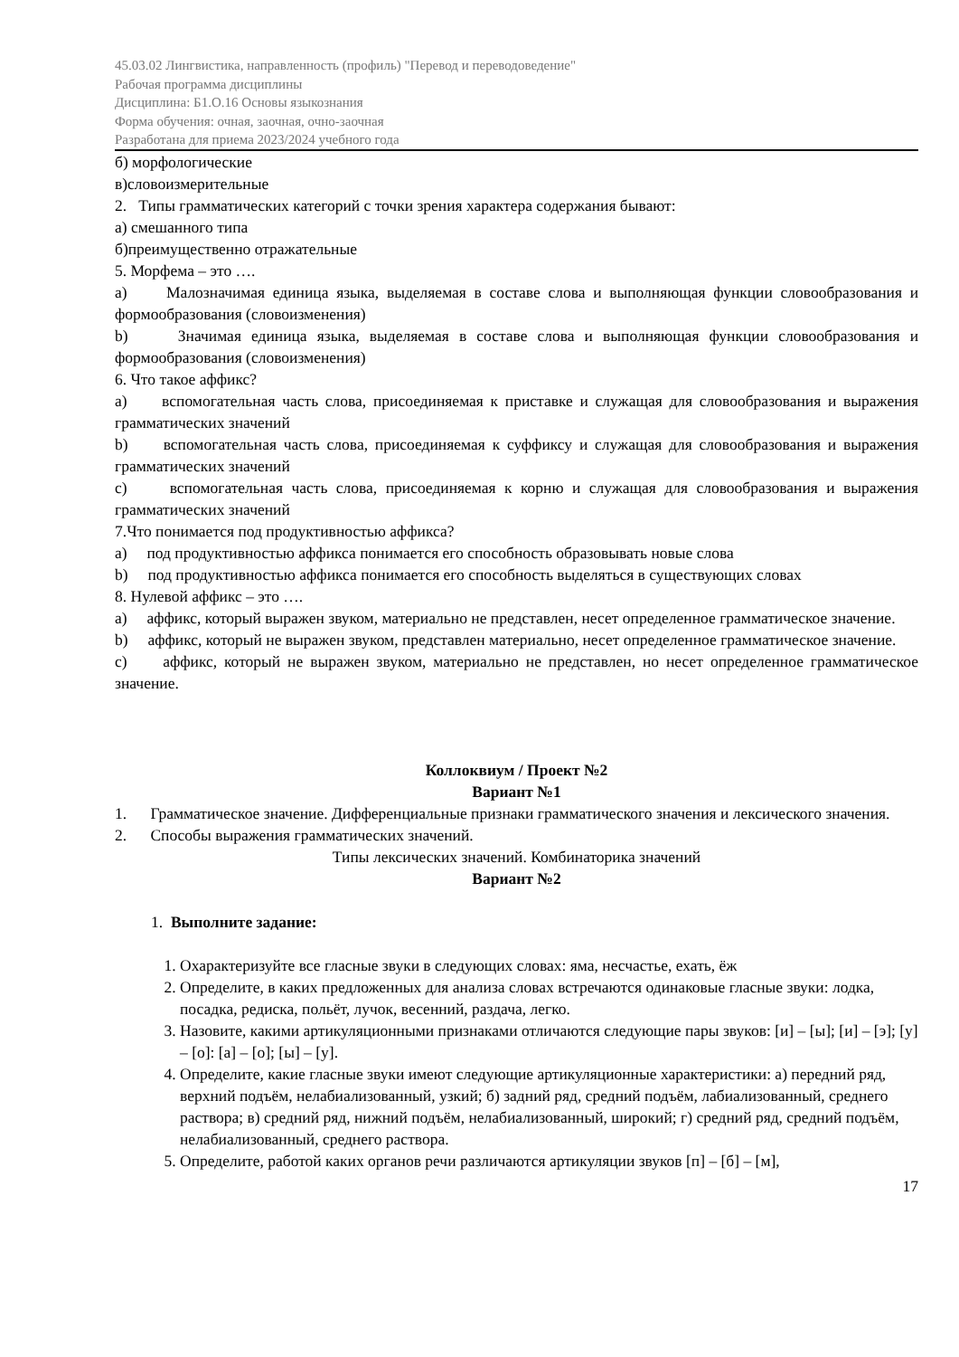45.03.02 Лингвистика, направленность (профиль) "Перевод и переводоведение"
Рабочая программа дисциплины
Дисциплина: Б1.О.16 Основы языкознания
Форма обучения: очная, заочная, очно-заочная
Разработана для приема 2023/2024 учебного года
б) морфологические
в)словоизмерительные
2. Типы грамматических категорий с точки зрения характера содержания бывают:
а) смешанного типа
б)преимущественно отражательные
5. Морфема – это ….
a) Малозначимая единица языка, выделяемая в составе слова и выполняющая функции словообразования и формообразования (словоизменения)
b) Значимая единица языка, выделяемая в составе слова и выполняющая функции словообразования и формообразования (словоизменения)
6. Что такое аффикс?
a) вспомогательная часть слова, присоединяемая к приставке и служащая для словообразования и выражения грамматических значений
b) вспомогательная часть слова, присоединяемая к суффиксу и служащая для словообразования и выражения грамматических значений
c) вспомогательная часть слова, присоединяемая к корню и служащая для словообразования и выражения грамматических значений
7.Что понимается под продуктивностью аффикса?
a) под продуктивностью аффикса понимается его способность образовывать новые слова
b) под продуктивностью аффикса понимается его способность выделяться в существующих словах
8. Нулевой аффикс – это ….
a) аффикс, который выражен звуком, материально не представлен, несет определенное грамматическое значение.
b) аффикс, который не выражен звуком, представлен материально, несет определенное грамматическое значение.
c) аффикс, который не выражен звуком, материально не представлен, но несет определенное грамматическое значение.
Коллоквиум / Проект №2
Вариант №1
1. Грамматическое значение. Дифференциальные признаки грамматического значения и лексического значения.
2. Способы выражения грамматических значений.
Типы лексических значений. Комбинаторика значений
Вариант №2
1. Выполните задание:
1. Охарактеризуйте все гласные звуки в следующих словах: яма, несчастье, ехать, ёж
2. Определите, в каких предложенных для анализа словах встречаются одинаковые гласные звуки: лодка, посадка, редиска, польёт, лучок, весенний, раздача, легко.
3. Назовите, какими артикуляционными признаками отличаются следующие пары звуков: [и] – [ы]; [и] – [э]; [у] – [о]: [а] – [о]; [ы] – [у].
4. Определите, какие гласные звуки имеют следующие артикуляционные характеристики: а) передний ряд, верхний подъём, нелабиализованный, узкий; б) задний ряд, средний подъём, лабиализованный, среднего раствора; в) средний ряд, нижний подъём, нелабиализованный, широкий; г) средний ряд, средний подъём, нелабиализованный, среднего раствора.
5. Определите, работой каких органов речи различаются артикуляции звуков [п] – [б] – [м],
17